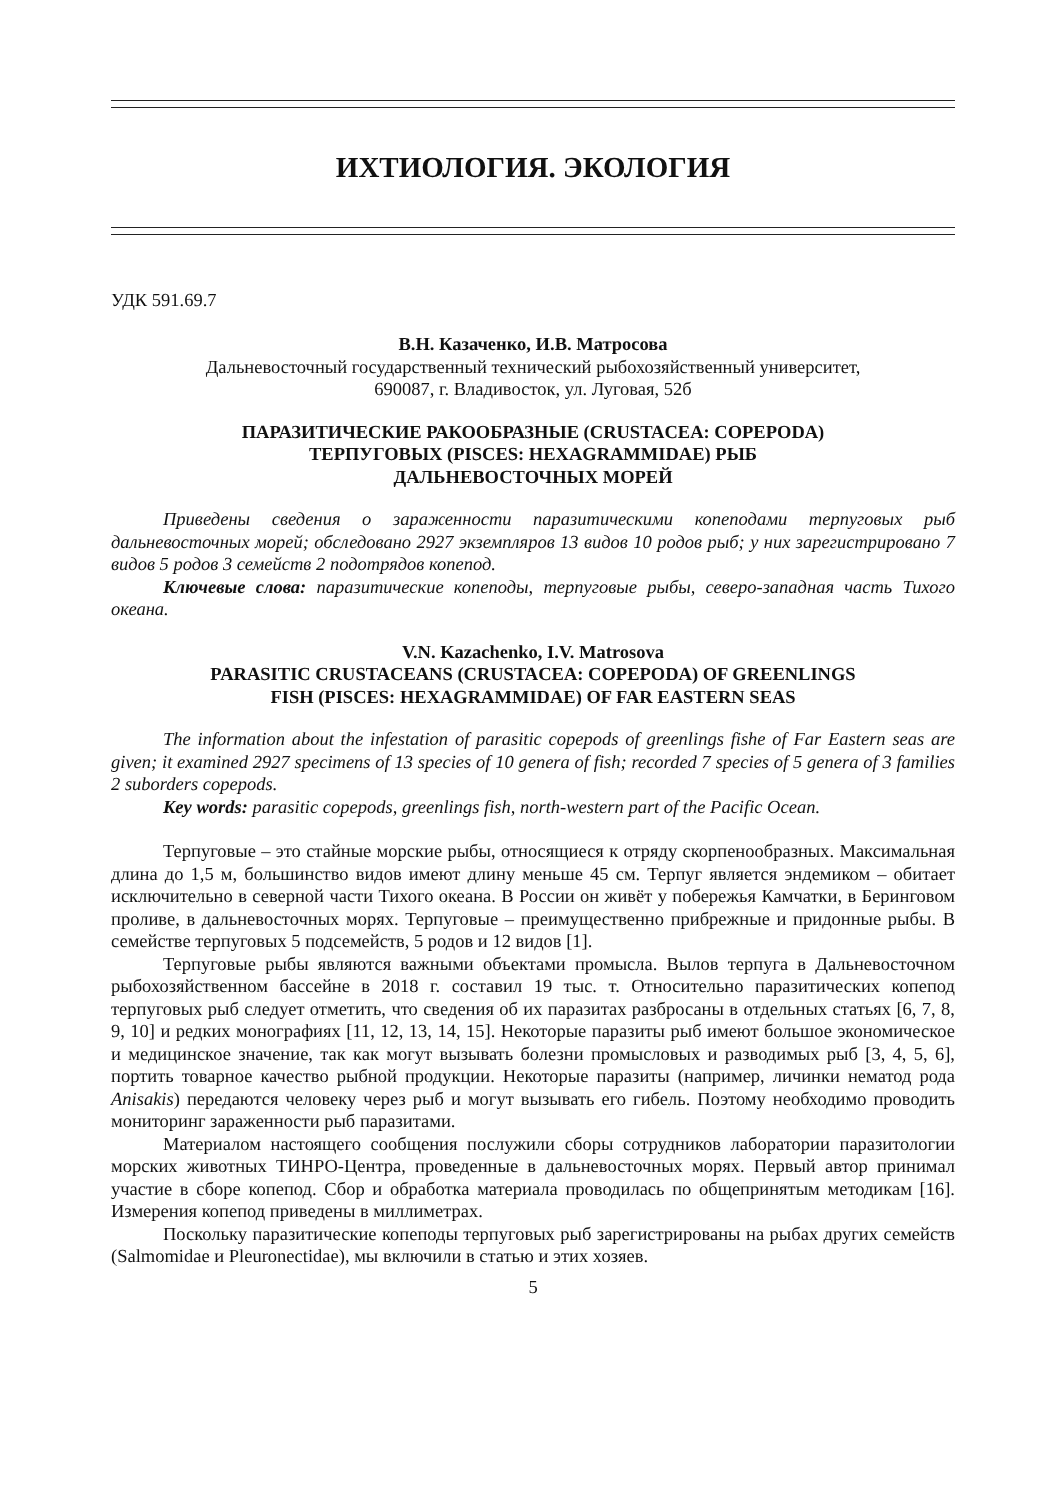ИХТИОЛОГИЯ. ЭКОЛОГИЯ
УДК 591.69.7
В.Н. Казаченко, И.В. Матросова
Дальневосточный государственный технический рыбохозяйственный университет,
690087, г. Владивосток, ул. Луговая, 52б
ПАРАЗИТИЧЕСКИЕ РАКООБРАЗНЫЕ (CRUSTACEA: COPEPODA)
ТЕРПУГОВЫХ (PISCES: HEXAGRAMMIDAE) РЫБ
ДАЛЬНЕВОСТОЧНЫХ МОРЕЙ
Приведены сведения о зараженности паразитическими копеподами терпуговых рыб дальневосточных морей; обследовано 2927 экземпляров 13 видов 10 родов рыб; у них зарегистрировано 7 видов 5 родов 3 семейств 2 подотрядов копепод.
Ключевые слова: паразитические копеподы, терпуговые рыбы, северо-западная часть Тихого океана.
V.N. Kazachenko, I.V. Matrosova
PARASITIC CRUSTACEANS (CRUSTACEA: COPEPODA) OF GREENLINGS
FISH (PISCES: HEXAGRAMMIDAE) OF FAR EASTERN SEAS
The information about the infestation of parasitic copepods of greenlings fishe of Far Eastern seas are given; it examined 2927 specimens of 13 species of 10 genera of fish; recorded 7 species of 5 genera of 3 families 2 suborders copepods.
Key words: parasitic copepods, greenlings fish, north-western part of the Pacific Ocean.
Терпуговые – это стайные морские рыбы, относящиеся к отряду скорпенообразных. Максимальная длина до 1,5 м, большинство видов имеют длину меньше 45 см. Терпуг является эндемиком – обитает исключительно в северной части Тихого океана. В России он живёт у побережья Камчатки, в Беринговом проливе, в дальневосточных морях. Терпуговые – преимущественно прибрежные и придонные рыбы. В семействе терпуговых 5 подсемейств, 5 родов и 12 видов [1].
Терпуговые рыбы являются важными объектами промысла. Вылов терпуга в Дальневосточном рыбохозяйственном бассейне в 2018 г. составил 19 тыс. т. Относительно паразитических копепод терпуговых рыб следует отметить, что сведения об их паразитах разбросаны в отдельных статьях [6, 7, 8, 9, 10] и редких монографиях [11, 12, 13, 14, 15]. Некоторые паразиты рыб имеют большое экономическое и медицинское значение, так как могут вызывать болезни промысловых и разводимых рыб [3, 4, 5, 6], портить товарное качество рыбной продукции. Некоторые паразиты (например, личинки нематод рода Anisakis) передаются человеку через рыб и могут вызывать его гибель. Поэтому необходимо проводить мониторинг зараженности рыб паразитами.
Материалом настоящего сообщения послужили сборы сотрудников лаборатории паразитологии морских животных ТИНРО-Центра, проведенные в дальневосточных морях. Первый автор принимал участие в сборе копепод. Сбор и обработка материала проводилась по общепринятым методикам [16]. Измерения копепод приведены в миллиметрах.
Поскольку паразитические копеподы терпуговых рыб зарегистрированы на рыбах других семейств (Salmomidae и Pleuronectidae), мы включили в статью и этих хозяев.
5